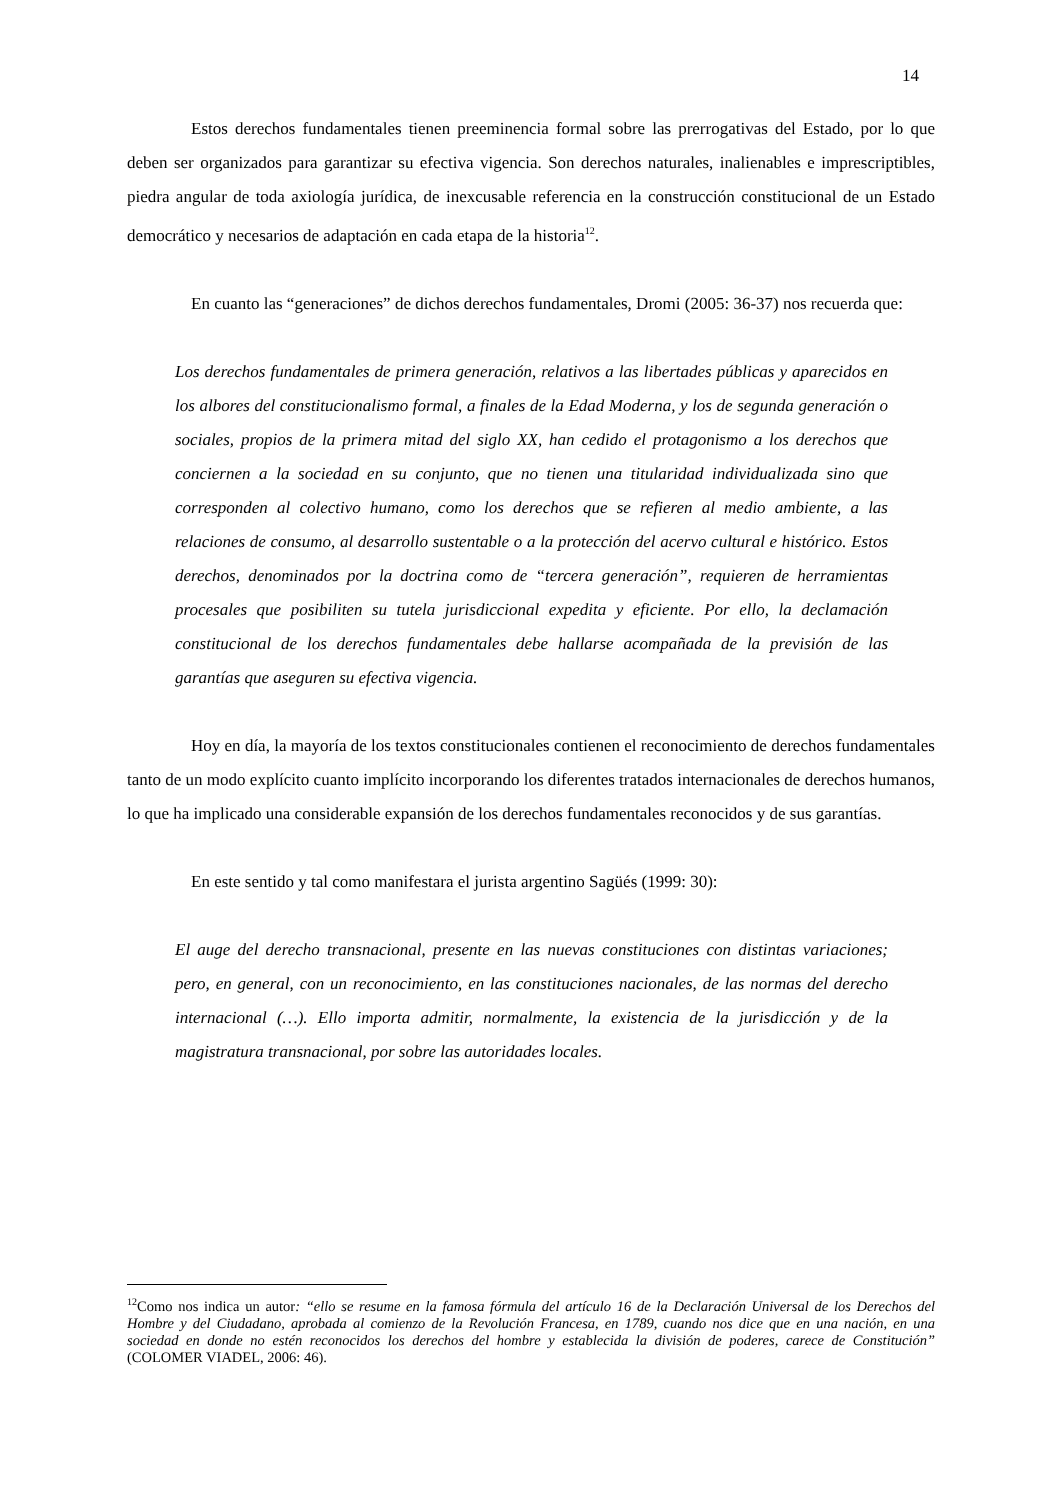14
Estos derechos fundamentales tienen preeminencia formal sobre las prerrogativas del Estado, por lo que deben ser organizados para garantizar su efectiva vigencia. Son derechos naturales, inalienables e imprescriptibles, piedra angular de toda axiología jurídica, de inexcusable referencia en la construcción constitucional de un Estado democrático y necesarios de adaptación en cada etapa de la historia<sup>12</sup>.
En cuanto las “generaciones” de dichos derechos fundamentales, Dromi (2005: 36-37) nos recuerda que:
Los derechos fundamentales de primera generación, relativos a las libertades públicas y aparecidos en los albores del constitucionalismo formal, a finales de la Edad Moderna, y los de segunda generación o sociales, propios de la primera mitad del siglo XX, han cedido el protagonismo a los derechos que conciernen a la sociedad en su conjunto, que no tienen una titularidad individualizada sino que corresponden al colectivo humano, como los derechos que se refieren al medio ambiente, a las relaciones de consumo, al desarrollo sustentable o a la protección del acervo cultural e histórico. Estos derechos, denominados por la doctrina como de “tercera generación”, requieren de herramientas procesales que posibiliten su tutela jurisdiccional expedita y eficiente. Por ello, la declamación constitucional de los derechos fundamentales debe hallarse acompañada de la previsión de las garantías que aseguren su efectiva vigencia.
Hoy en día, la mayoría de los textos constitucionales contienen el reconocimiento de derechos fundamentales tanto de un modo explícito cuanto implícito incorporando los diferentes tratados internacionales de derechos humanos, lo que ha implicado una considerable expansión de los derechos fundamentales reconocidos y de sus garantías.
En este sentido y tal como manifestara el jurista argentino Sagüés (1999: 30):
El auge del derecho transnacional, presente en las nuevas constituciones con distintas variaciones; pero, en general, con un reconocimiento, en las constituciones nacionales, de las normas del derecho internacional (…). Ello importa admitir, normalmente, la existencia de la jurisdicción y de la magistratura transnacional, por sobre las autoridades locales.
<sup>12</sup> Como nos indica un autor: “ello se resume en la famosa fórmula del artículo 16 de la Declaración Universal de los Derechos del Hombre y del Ciudadano, aprobada al comienzo de la Revolución Francesa, en 1789, cuando nos dice que en una nación, en una sociedad en donde no estén reconocidos los derechos del hombre y establecida la división de poderes, carece de Constitución” (COLOMER VIADEL, 2006: 46).